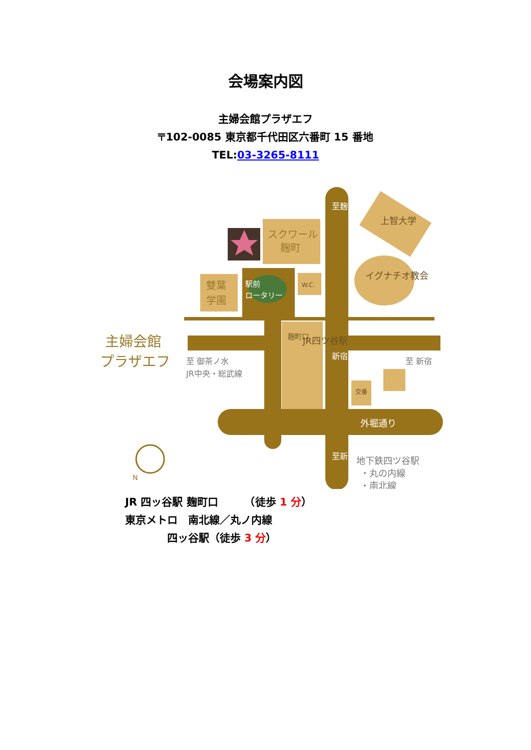会場案内図
主婦会館プラザエフ
〒102-0085 東京都千代田区六番町 15 番地
TEL:03-3265-8111
スクワール
麹町
雙葉
学園
駅前
ロータリー
W.C.
主婦会館
プラザエフ
至 御茶ノ水
JR中央・総武線
至 新宿
JR四ツ谷駅
外堀通り
地下鉄四ツ谷駅
・丸の内線
・南北線
上智大学
イグナチオ教会
至麹町
至新宿
新宿通り
麹町口
交番
N
JR 四ッ谷駅 麹町口　　　（徒歩 1 分）
東京メトロ　南北線／丸ノ内線
　　　　四ッ谷駅（徒歩 3 分）